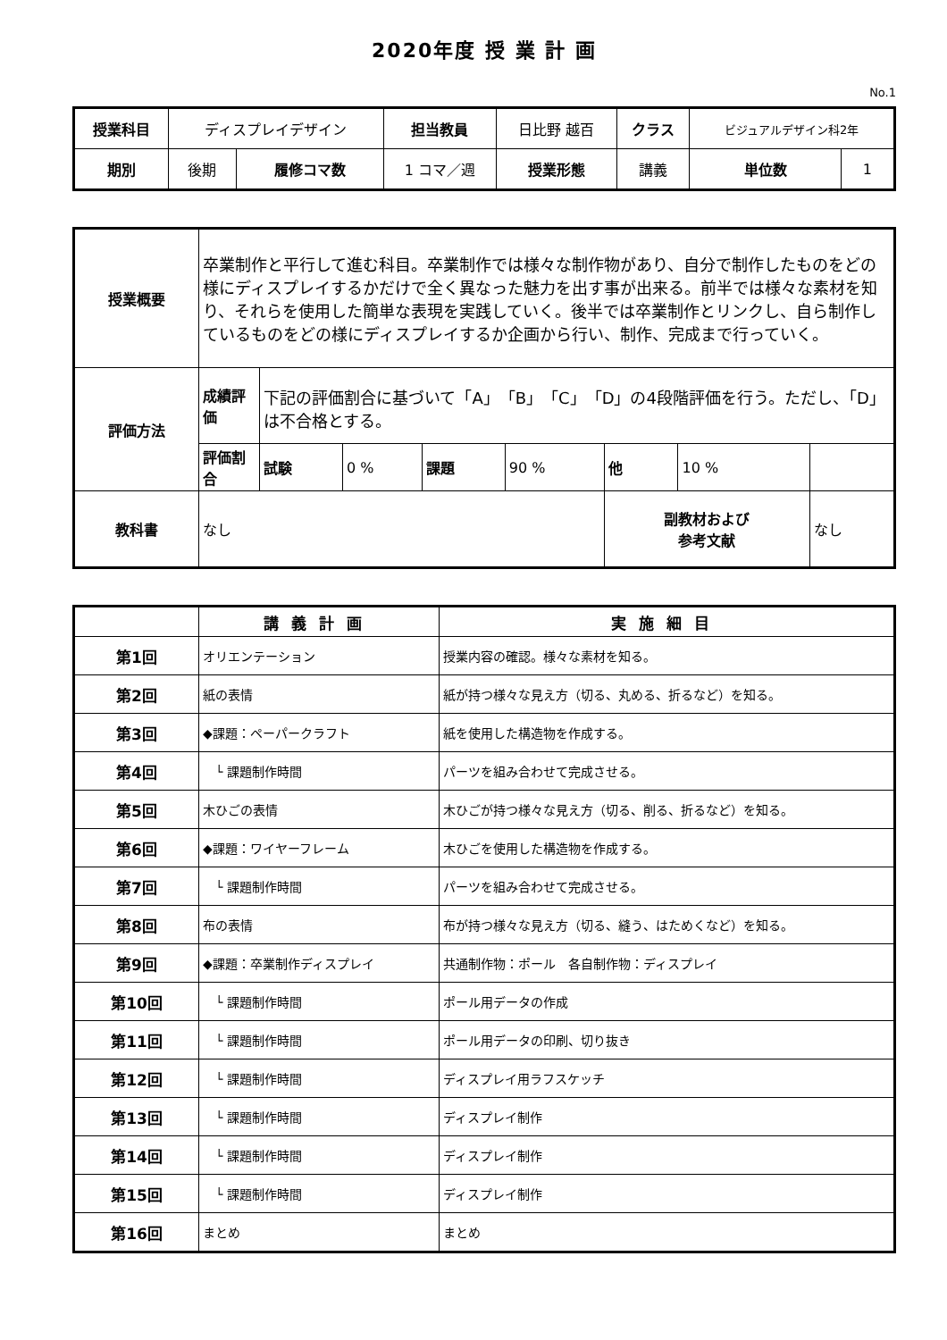2020年度 授 業 計 画
No.1
| 授業科目 | ディスプレイデザイン | | 担当教員 | 日比野 越百 | クラス | ビジュアルデザイン科2年 | |
| 期別 | 後期 | 履修コマ数 | 1 コマ／週 | 授業形態 | 講義 | 単位数 | 1 |
| 授業概要 | 卒業制作と平行して進む科目。卒業制作では様々な制作物があり、自分で制作したものをどの様にディスプレイするかだけで全く異なった魅力を出す事が出来る。前半では様々な素材を知り、それらを使用した簡単な表現を実践していく。後半では卒業制作とリンクし、自ら制作しているものをどの様にディスプレイするか企画から行い、制作、完成まで行っていく。 | | | | | | | |
| 評価方法 | 成績評価 | 下記の評価割合に基づいて「A」「B」「C」「D」の4段階評価を行う。ただし、「D」は不合格とする。 | | | | | | |
| | 評価割合 | 試験 | 0 % | 課題 | 90 % | 他 | 10 % | |
| 教科書 | なし | | | | | 副教材および 参考文献 | | なし |
| | 講義計画 | 実施細目 |
| --- | --- | --- |
| 第1回 | オリエンテーション | 授業内容の確認。様々な素材を知る。 |
| 第2回 | 紙の表情 | 紙が持つ様々な見え方（切る、丸める、折るなど）を知る。 |
| 第3回 | ◆課題：ペーパークラフト | 紙を使用した構造物を作成する。 |
| 第4回 | └ 課題制作時間 | パーツを組み合わせて完成させる。 |
| 第5回 | 木ひごの表情 | 木ひごが持つ様々な見え方（切る、削る、折るなど）を知る。 |
| 第6回 | ◆課題：ワイヤーフレーム | 木ひごを使用した構造物を作成する。 |
| 第7回 | └ 課題制作時間 | パーツを組み合わせて完成させる。 |
| 第8回 | 布の表情 | 布が持つ様々な見え方（切る、縫う、はためくなど）を知る。 |
| 第9回 | ◆課題：卒業制作ディスプレイ | 共通制作物：ポール 各自制作物：ディスプレイ |
| 第10回 | └ 課題制作時間 | ポール用データの作成 |
| 第11回 | └ 課題制作時間 | ポール用データの印刷、切り抜き |
| 第12回 | └ 課題制作時間 | ディスプレイ用ラフスケッチ |
| 第13回 | └ 課題制作時間 | ディスプレイ制作 |
| 第14回 | └ 課題制作時間 | ディスプレイ制作 |
| 第15回 | └ 課題制作時間 | ディスプレイ制作 |
| 第16回 | まとめ | まとめ |